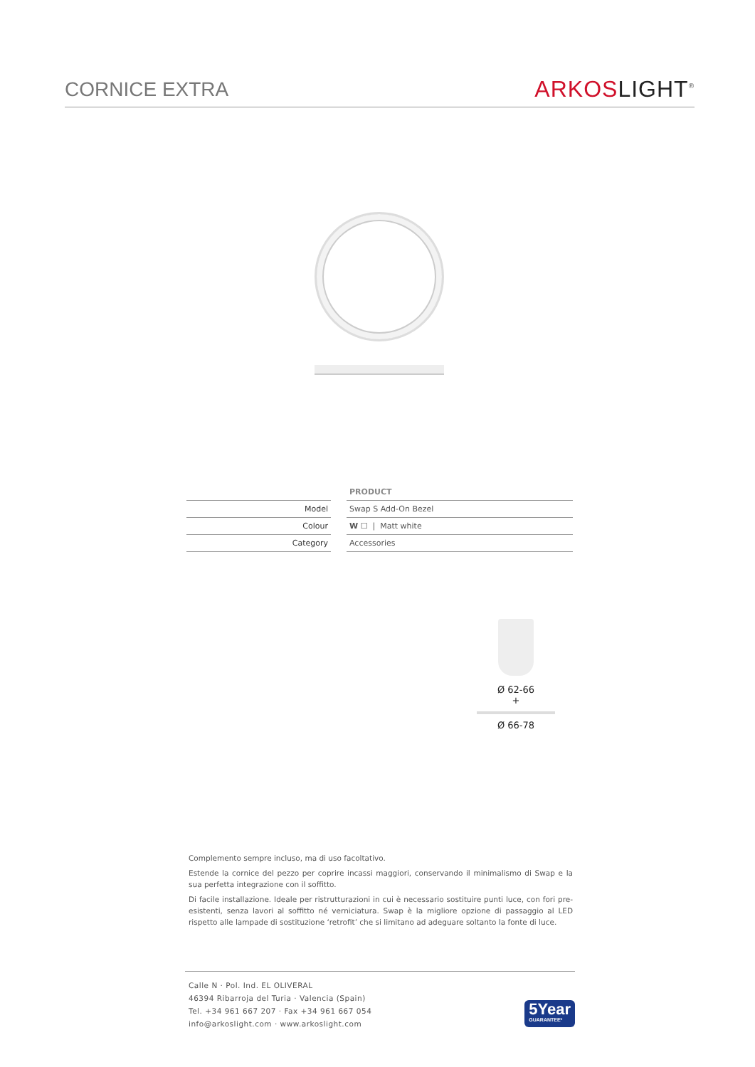CORNICE EXTRA
ARKOS LIGHT<sup>®</sup>
| | | PRODUCT |
| Model | | Swap S Add-On Bezel |
| Colour | | W ☐ / Matt white |
| Category | | Accessories |
Ø 62-66
+
Ø 66-78
Complemento sempre incluso, ma di uso facoltativo.
Estende la cornice del pezzo per coprire incassi maggiori, conservando il minimalismo di Swap e la sua perfetta integrazione con il soffitto.
Di facile installazione. Ideale per ristrutturazioni in cui è necessario sostituire punti luce, con fori pre-esistenti, senza lavori al soffitto né verniciatura. Swap è la migliore opzione di passaggio al LED rispetto alle lampade di sostituzione ‘retrofit’ che si limitano ad adeguare soltanto la fonte di luce.
Calle N · Pol. Ind. EL OLIVERAL
46394 Ribarroja del Turia · Valencia (Spain)
Tel. +34 961 667 207 · Fax +34 961 667 054
info@arkoslight.com · www.arkoslight.com
5Year
GUARANTEE*